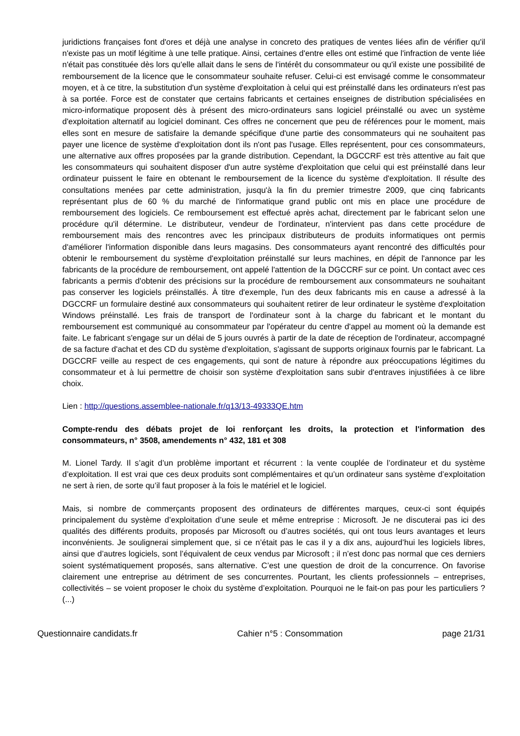juridictions françaises font d'ores et déjà une analyse in concreto des pratiques de ventes liées afin de vérifier qu'il n'existe pas un motif légitime à une telle pratique. Ainsi, certaines d'entre elles ont estimé que l'infraction de vente liée n'était pas constituée dès lors qu'elle allait dans le sens de l'intérêt du consommateur ou qu'il existe une possibilité de remboursement de la licence que le consommateur souhaite refuser. Celui-ci est envisagé comme le consommateur moyen, et à ce titre, la substitution d'un système d'exploitation à celui qui est préinstallé dans les ordinateurs n'est pas à sa portée. Force est de constater que certains fabricants et certaines enseignes de distribution spécialisées en micro-informatique proposent dès à présent des micro-ordinateurs sans logiciel préinstallé ou avec un système d'exploitation alternatif au logiciel dominant. Ces offres ne concernent que peu de références pour le moment, mais elles sont en mesure de satisfaire la demande spécifique d'une partie des consommateurs qui ne souhaitent pas payer une licence de système d'exploitation dont ils n'ont pas l'usage. Elles représentent, pour ces consommateurs, une alternative aux offres proposées par la grande distribution. Cependant, la DGCCRF est très attentive au fait que les consommateurs qui souhaitent disposer d'un autre système d'exploitation que celui qui est préinstallé dans leur ordinateur puissent le faire en obtenant le remboursement de la licence du système d'exploitation. Il résulte des consultations menées par cette administration, jusqu'à la fin du premier trimestre 2009, que cinq fabricants représentant plus de 60 % du marché de l'informatique grand public ont mis en place une procédure de remboursement des logiciels. Ce remboursement est effectué après achat, directement par le fabricant selon une procédure qu'il détermine. Le distributeur, vendeur de l'ordinateur, n'intervient pas dans cette procédure de remboursement mais des rencontres avec les principaux distributeurs de produits informatiques ont permis d'améliorer l'information disponible dans leurs magasins. Des consommateurs ayant rencontré des difficultés pour obtenir le remboursement du système d'exploitation préinstallé sur leurs machines, en dépit de l'annonce par les fabricants de la procédure de remboursement, ont appelé l'attention de la DGCCRF sur ce point. Un contact avec ces fabricants a permis d'obtenir des précisions sur la procédure de remboursement aux consommateurs ne souhaitant pas conserver les logiciels préinstallés. À titre d'exemple, l'un des deux fabricants mis en cause a adressé à la DGCCRF un formulaire destiné aux consommateurs qui souhaitent retirer de leur ordinateur le système d'exploitation Windows préinstallé. Les frais de transport de l'ordinateur sont à la charge du fabricant et le montant du remboursement est communiqué au consommateur par l'opérateur du centre d'appel au moment où la demande est faite. Le fabricant s'engage sur un délai de 5 jours ouvrés à partir de la date de réception de l'ordinateur, accompagné de sa facture d'achat et des CD du système d'exploitation, s'agissant de supports originaux fournis par le fabricant. La DGCCRF veille au respect de ces engagements, qui sont de nature à répondre aux préoccupations légitimes du consommateur et à lui permettre de choisir son système d'exploitation sans subir d'entraves injustifiées à ce libre choix.
Lien : http://questions.assemblee-nationale.fr/q13/13-49333QE.htm
Compte-rendu des débats projet de loi renforçant les droits, la protection et l'information des consommateurs, n° 3508, amendements n° 432, 181 et 308
M. Lionel Tardy. Il s’agit d’un problème important et récurrent : la vente couplée de l’ordinateur et du système d’exploitation. Il est vrai que ces deux produits sont complémentaires et qu’un ordinateur sans système d’exploitation ne sert à rien, de sorte qu’il faut proposer à la fois le matériel et le logiciel.
Mais, si nombre de commerçants proposent des ordinateurs de différentes marques, ceux-ci sont équipés principalement du système d’exploitation d’une seule et même entreprise : Microsoft. Je ne discuterai pas ici des qualités des différents produits, proposés par Microsoft ou d’autres sociétés, qui ont tous leurs avantages et leurs inconvénients. Je soulignerai simplement que, si ce n’était pas le cas il y a dix ans, aujourd’hui les logiciels libres, ainsi que d’autres logiciels, sont l’équivalent de ceux vendus par Microsoft ; il n’est donc pas normal que ces derniers soient systématiquement proposés, sans alternative. C’est une question de droit de la concurrence. On favorise clairement une entreprise au détriment de ses concurrentes. Pourtant, les clients professionnels – entreprises, collectivités – se voient proposer le choix du système d’exploitation. Pourquoi ne le fait-on pas pour les particuliers ? (...)
Questionnaire candidats.fr Cahier n°5 : Consommation page 21/31